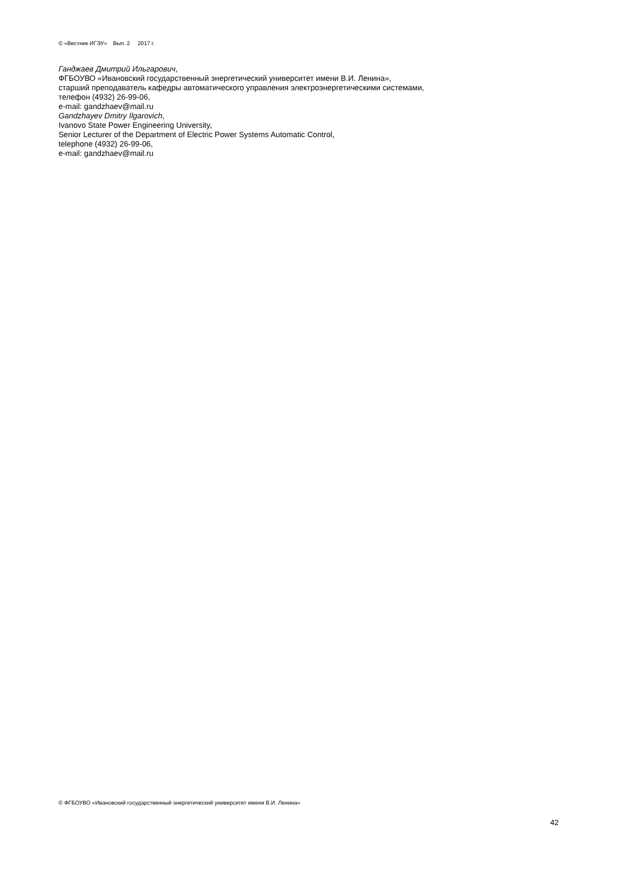© «Вестник ИГЭУ» Вып. 2 2017 г.
Ганджаев Дмитрий Ильгарович,
ФГБОУВО «Ивановский государственный энергетический университет имени В.И. Ленина»,
старший преподаватель кафедры автоматического управления электроэнергетическими системами,
телефон (4932) 26-99-06,
e-mail: gandzhaev@mail.ru
Gandzhayev Dmitry Ilgarovich,
Ivanovo State Power Engineering University,
Senior Lecturer of the Department of Electric Power Systems Automatic Control,
telephone (4932) 26-99-06,
e-mail: gandzhaev@mail.ru
© ФГБОУВО «Ивановский государственный энергетический университет имени В.И. Ленина»
42